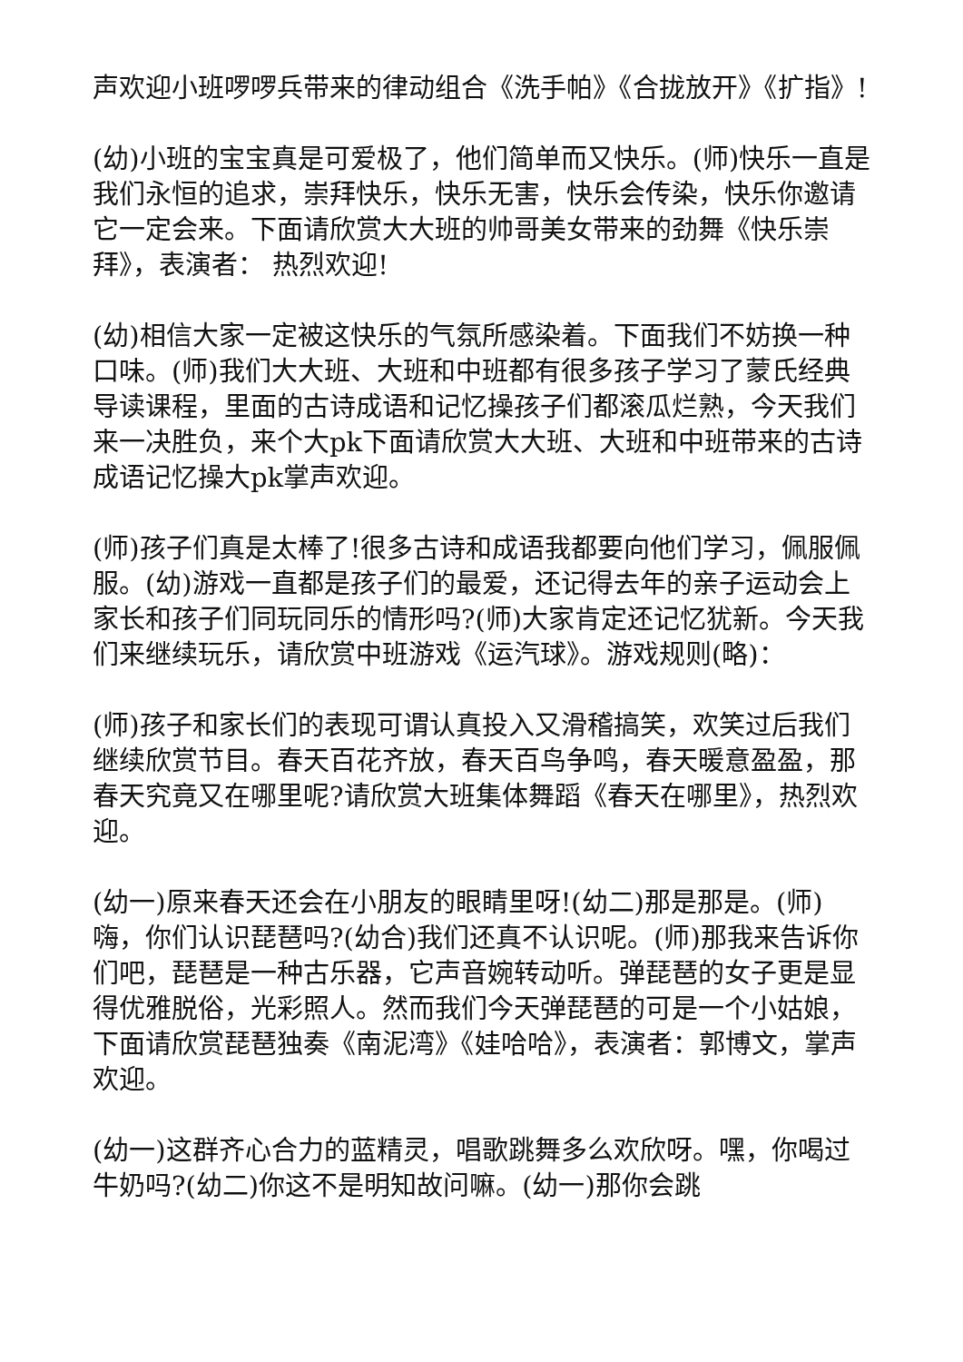声欢迎小班啰啰兵带来的律动组合《洗手帕》《合拢放开》《扩指》!
(幼)小班的宝宝真是可爱极了，他们简单而又快乐。(师)快乐一直是我们永恒的追求，崇拜快乐，快乐无害，快乐会传染，快乐你邀请它一定会来。下面请欣赏大大班的帅哥美女带来的劲舞《快乐崇拜》，表演者： 热烈欢迎!
(幼)相信大家一定被这快乐的气氛所感染着。下面我们不妨换一种口味。(师)我们大大班、大班和中班都有很多孩子学习了蒙氏经典导读课程，里面的古诗成语和记忆操孩子们都滚瓜烂熟，今天我们来一决胜负，来个大pk下面请欣赏大大班、大班和中班带来的古诗成语记忆操大pk掌声欢迎。
(师)孩子们真是太棒了!很多古诗和成语我都要向他们学习，佩服佩服。(幼)游戏一直都是孩子们的最爱，还记得去年的亲子运动会上家长和孩子们同玩同乐的情形吗?(师)大家肯定还记忆犹新。今天我们来继续玩乐，请欣赏中班游戏《运汽球》。游戏规则(略)：
(师)孩子和家长们的表现可谓认真投入又滑稽搞笑，欢笑过后我们继续欣赏节目。春天百花齐放，春天百鸟争鸣，春天暖意盈盈，那春天究竟又在哪里呢?请欣赏大班集体舞蹈《春天在哪里》，热烈欢迎。
(幼一)原来春天还会在小朋友的眼睛里呀!(幼二)那是那是。(师)嗨，你们认识琵琶吗?(幼合)我们还真不认识呢。(师)那我来告诉你们吧，琵琶是一种古乐器，它声音婉转动听。弹琵琶的女子更是显得优雅脱俗，光彩照人。然而我们今天弹琵琶的可是一个小姑娘，下面请欣赏琵琶独奏《南泥湾》《娃哈哈》，表演者：郭博文，掌声欢迎。
(幼一)这群齐心合力的蓝精灵，唱歌跳舞多么欢欣呀。嘿，你喝过牛奶吗?(幼二)你这不是明知故问嘛。(幼一)那你会跳